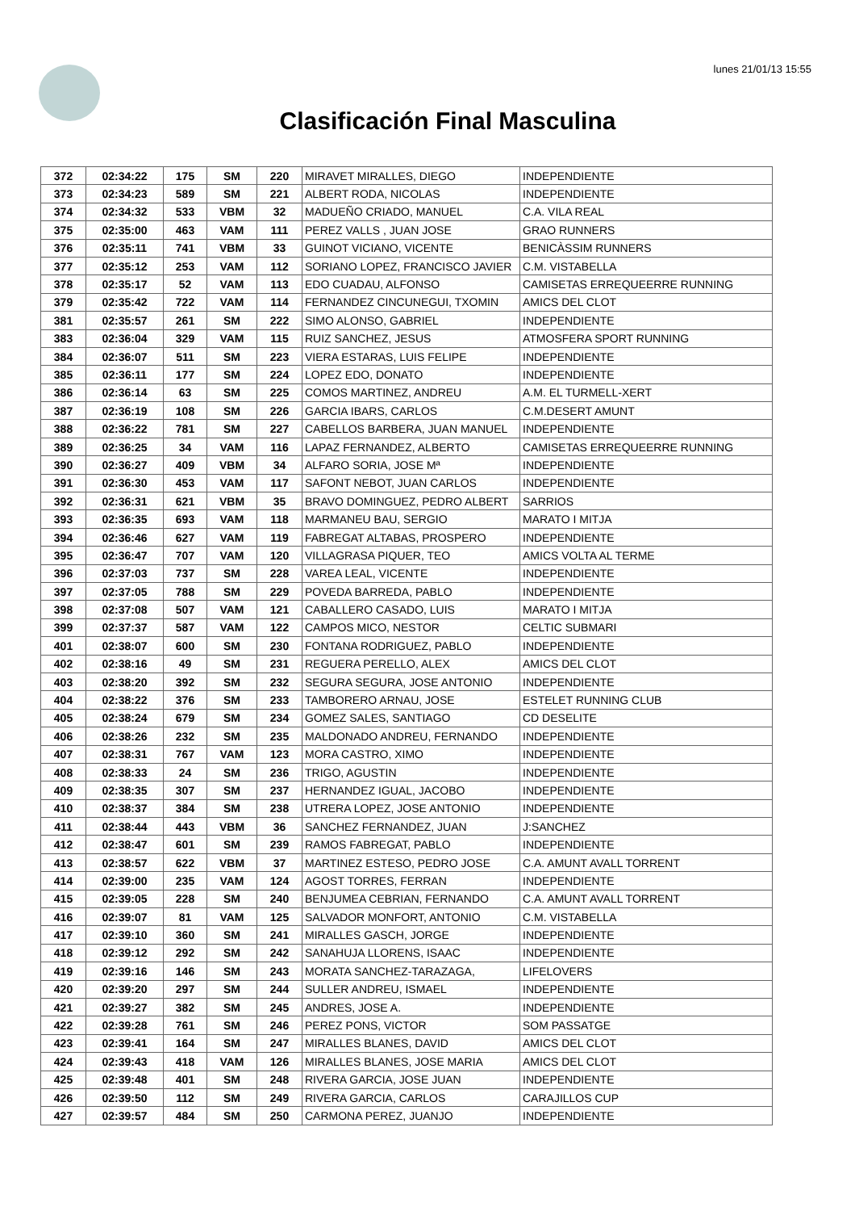lunes 21/01/13 15:55
Clasificación Final Masculina
| 372 | 02:34:22 | 175 | SM | 220 | MIRAVET MIRALLES, DIEGO | INDEPENDIENTE |
| 373 | 02:34:23 | 589 | SM | 221 | ALBERT RODA, NICOLAS | INDEPENDIENTE |
| 374 | 02:34:32 | 533 | VBM | 32 | MADUEÑO CRIADO, MANUEL | C.A. VILA REAL |
| 375 | 02:35:00 | 463 | VAM | 111 | PEREZ VALLS , JUAN JOSE | GRAO RUNNERS |
| 376 | 02:35:11 | 741 | VBM | 33 | GUINOT VICIANO, VICENTE | BENICÀSSIM RUNNERS |
| 377 | 02:35:12 | 253 | VAM | 112 | SORIANO LOPEZ, FRANCISCO JAVIER | C.M. VISTABELLA |
| 378 | 02:35:17 | 52 | VAM | 113 | EDO CUADAU, ALFONSO | CAMISETAS ERREQUEERRE RUNNING |
| 379 | 02:35:42 | 722 | VAM | 114 | FERNANDEZ CINCUNEGUI, TXOMIN | AMICS DEL CLOT |
| 381 | 02:35:57 | 261 | SM | 222 | SIMO ALONSO, GABRIEL | INDEPENDIENTE |
| 383 | 02:36:04 | 329 | VAM | 115 | RUIZ SANCHEZ, JESUS | ATMOSFERA SPORT RUNNING |
| 384 | 02:36:07 | 511 | SM | 223 | VIERA ESTARAS, LUIS FELIPE | INDEPENDIENTE |
| 385 | 02:36:11 | 177 | SM | 224 | LOPEZ EDO, DONATO | INDEPENDIENTE |
| 386 | 02:36:14 | 63 | SM | 225 | COMOS MARTINEZ, ANDREU | A.M. EL TURMELL-XERT |
| 387 | 02:36:19 | 108 | SM | 226 | GARCIA IBARS, CARLOS | C.M.DESERT AMUNT |
| 388 | 02:36:22 | 781 | SM | 227 | CABELLOS BARBERA, JUAN MANUEL | INDEPENDIENTE |
| 389 | 02:36:25 | 34 | VAM | 116 | LAPAZ FERNANDEZ, ALBERTO | CAMISETAS ERREQUEERRE RUNNING |
| 390 | 02:36:27 | 409 | VBM | 34 | ALFARO SORIA, JOSE Mª | INDEPENDIENTE |
| 391 | 02:36:30 | 453 | VAM | 117 | SAFONT NEBOT, JUAN CARLOS | INDEPENDIENTE |
| 392 | 02:36:31 | 621 | VBM | 35 | BRAVO DOMINGUEZ, PEDRO ALBERT | SARRIOS |
| 393 | 02:36:35 | 693 | VAM | 118 | MARMANEU BAU, SERGIO | MARATO I MITJA |
| 394 | 02:36:46 | 627 | VAM | 119 | FABREGAT ALTABAS, PROSPERO | INDEPENDIENTE |
| 395 | 02:36:47 | 707 | VAM | 120 | VILLAGRASA PIQUER, TEO | AMICS VOLTA AL TERME |
| 396 | 02:37:03 | 737 | SM | 228 | VAREA LEAL, VICENTE | INDEPENDIENTE |
| 397 | 02:37:05 | 788 | SM | 229 | POVEDA BARREDA, PABLO | INDEPENDIENTE |
| 398 | 02:37:08 | 507 | VAM | 121 | CABALLERO CASADO, LUIS | MARATO I MITJA |
| 399 | 02:37:37 | 587 | VAM | 122 | CAMPOS MICO, NESTOR | CELTIC SUBMARI |
| 401 | 02:38:07 | 600 | SM | 230 | FONTANA RODRIGUEZ, PABLO | INDEPENDIENTE |
| 402 | 02:38:16 | 49 | SM | 231 | REGUERA PERELLO, ALEX | AMICS DEL CLOT |
| 403 | 02:38:20 | 392 | SM | 232 | SEGURA SEGURA, JOSE ANTONIO | INDEPENDIENTE |
| 404 | 02:38:22 | 376 | SM | 233 | TAMBORERO ARNAU, JOSE | ESTELET RUNNING CLUB |
| 405 | 02:38:24 | 679 | SM | 234 | GOMEZ SALES, SANTIAGO | CD DESELITE |
| 406 | 02:38:26 | 232 | SM | 235 | MALDONADO ANDREU, FERNANDO | INDEPENDIENTE |
| 407 | 02:38:31 | 767 | VAM | 123 | MORA CASTRO, XIMO | INDEPENDIENTE |
| 408 | 02:38:33 | 24 | SM | 236 | TRIGO, AGUSTIN | INDEPENDIENTE |
| 409 | 02:38:35 | 307 | SM | 237 | HERNANDEZ IGUAL, JACOBO | INDEPENDIENTE |
| 410 | 02:38:37 | 384 | SM | 238 | UTRERA LOPEZ, JOSE ANTONIO | INDEPENDIENTE |
| 411 | 02:38:44 | 443 | VBM | 36 | SANCHEZ FERNANDEZ, JUAN | J:SANCHEZ |
| 412 | 02:38:47 | 601 | SM | 239 | RAMOS FABREGAT, PABLO | INDEPENDIENTE |
| 413 | 02:38:57 | 622 | VBM | 37 | MARTINEZ ESTESO, PEDRO JOSE | C.A. AMUNT AVALL TORRENT |
| 414 | 02:39:00 | 235 | VAM | 124 | AGOST TORRES, FERRAN | INDEPENDIENTE |
| 415 | 02:39:05 | 228 | SM | 240 | BENJUMEA CEBRIAN, FERNANDO | C.A. AMUNT AVALL TORRENT |
| 416 | 02:39:07 | 81 | VAM | 125 | SALVADOR MONFORT, ANTONIO | C.M. VISTABELLA |
| 417 | 02:39:10 | 360 | SM | 241 | MIRALLES GASCH, JORGE | INDEPENDIENTE |
| 418 | 02:39:12 | 292 | SM | 242 | SANAHUJA LLORENS, ISAAC | INDEPENDIENTE |
| 419 | 02:39:16 | 146 | SM | 243 | MORATA SANCHEZ-TARAZAGA, | LIFELOVERS |
| 420 | 02:39:20 | 297 | SM | 244 | SULLER ANDREU, ISMAEL | INDEPENDIENTE |
| 421 | 02:39:27 | 382 | SM | 245 | ANDRES, JOSE A. | INDEPENDIENTE |
| 422 | 02:39:28 | 761 | SM | 246 | PEREZ PONS, VICTOR | SOM PASSATGE |
| 423 | 02:39:41 | 164 | SM | 247 | MIRALLES BLANES, DAVID | AMICS DEL CLOT |
| 424 | 02:39:43 | 418 | VAM | 126 | MIRALLES BLANES, JOSE MARIA | AMICS DEL CLOT |
| 425 | 02:39:48 | 401 | SM | 248 | RIVERA GARCIA, JOSE JUAN | INDEPENDIENTE |
| 426 | 02:39:50 | 112 | SM | 249 | RIVERA GARCIA, CARLOS | CARAJILLOS CUP |
| 427 | 02:39:57 | 484 | SM | 250 | CARMONA PEREZ, JUANJO | INDEPENDIENTE |